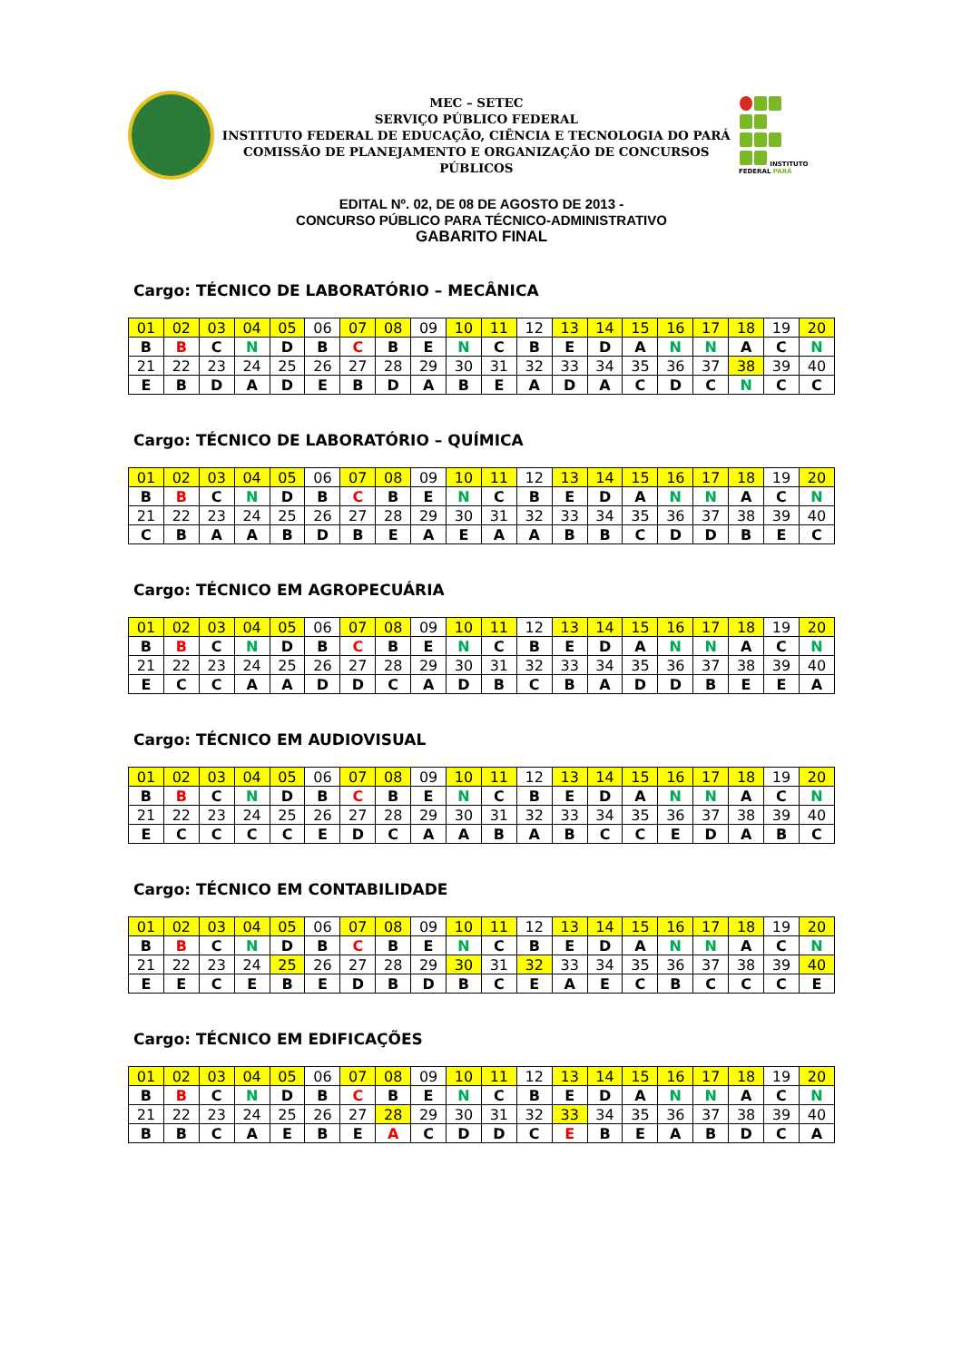MEC – SETEC
SERVIÇO PÚBLICO FEDERAL
INSTITUTO FEDERAL DE EDUCAÇÃO, CIÊNCIA E TECNOLOGIA DO PARÁ
COMISSÃO DE PLANEJAMENTO E ORGANIZAÇÃO DE CONCURSOS PÚBLICOS
INSTITUTO FEDERAL PARÁ
EDITAL Nº. 02, DE 08 DE AGOSTO DE 2013 -
CONCURSO PÚBLICO PARA TÉCNICO-ADMINISTRATIVO
GABARITO FINAL
Cargo: TÉCNICO DE LABORATÓRIO – MECÂNICA
| 01 | 02 | 03 | 04 | 05 | 06 | 07 | 08 | 09 | 10 | 11 | 12 | 13 | 14 | 15 | 16 | 17 | 18 | 19 | 20 |
| B | B | C | N | D | B | C | B | E | N | C | B | E | D | A | N | N | A | C | N |
| 21 | 22 | 23 | 24 | 25 | 26 | 27 | 28 | 29 | 30 | 31 | 32 | 33 | 34 | 35 | 36 | 37 | 38 | 39 | 40 |
| E | B | D | A | D | E | B | D | A | B | E | A | D | A | C | D | C | N | C | C |
Cargo: TÉCNICO DE LABORATÓRIO – QUÍMICA
| 01 | 02 | 03 | 04 | 05 | 06 | 07 | 08 | 09 | 10 | 11 | 12 | 13 | 14 | 15 | 16 | 17 | 18 | 19 | 20 |
| B | B | C | N | D | B | C | B | E | N | C | B | E | D | A | N | N | A | C | N |
| 21 | 22 | 23 | 24 | 25 | 26 | 27 | 28 | 29 | 30 | 31 | 32 | 33 | 34 | 35 | 36 | 37 | 38 | 39 | 40 |
| C | B | A | A | B | D | B | E | A | E | A | A | B | B | C | D | D | B | E | C |
Cargo: TÉCNICO EM AGROPECUÁRIA
| 01 | 02 | 03 | 04 | 05 | 06 | 07 | 08 | 09 | 10 | 11 | 12 | 13 | 14 | 15 | 16 | 17 | 18 | 19 | 20 |
| B | B | C | N | D | B | C | B | E | N | C | B | E | D | A | N | N | A | C | N |
| 21 | 22 | 23 | 24 | 25 | 26 | 27 | 28 | 29 | 30 | 31 | 32 | 33 | 34 | 35 | 36 | 37 | 38 | 39 | 40 |
| E | C | C | A | A | D | D | C | A | D | B | C | B | A | D | D | B | E | E | A |
Cargo: TÉCNICO EM AUDIOVISUAL
| 01 | 02 | 03 | 04 | 05 | 06 | 07 | 08 | 09 | 10 | 11 | 12 | 13 | 14 | 15 | 16 | 17 | 18 | 19 | 20 |
| B | B | C | N | D | B | C | B | E | N | C | B | E | D | A | N | N | A | C | N |
| 21 | 22 | 23 | 24 | 25 | 26 | 27 | 28 | 29 | 30 | 31 | 32 | 33 | 34 | 35 | 36 | 37 | 38 | 39 | 40 |
| E | C | C | C | C | E | D | C | A | A | B | A | B | C | C | E | D | A | B | C |
Cargo: TÉCNICO EM CONTABILIDADE
| 01 | 02 | 03 | 04 | 05 | 06 | 07 | 08 | 09 | 10 | 11 | 12 | 13 | 14 | 15 | 16 | 17 | 18 | 19 | 20 |
| B | B | C | N | D | B | C | B | E | N | C | B | E | D | A | N | N | A | C | N |
| 21 | 22 | 23 | 24 | 25 | 26 | 27 | 28 | 29 | 30 | 31 | 32 | 33 | 34 | 35 | 36 | 37 | 38 | 39 | 40 |
| E | E | C | E | B | E | D | B | D | B | C | E | A | E | C | B | C | C | C | E |
Cargo: TÉCNICO EM EDIFICAÇÕES
| 01 | 02 | 03 | 04 | 05 | 06 | 07 | 08 | 09 | 10 | 11 | 12 | 13 | 14 | 15 | 16 | 17 | 18 | 19 | 20 |
| B | B | C | N | D | B | C | B | E | N | C | B | E | D | A | N | N | A | C | N |
| 21 | 22 | 23 | 24 | 25 | 26 | 27 | 28 | 29 | 30 | 31 | 32 | 33 | 34 | 35 | 36 | 37 | 38 | 39 | 40 |
| B | B | C | A | E | B | E | A | C | D | D | C | E | B | E | A | B | D | C | A |